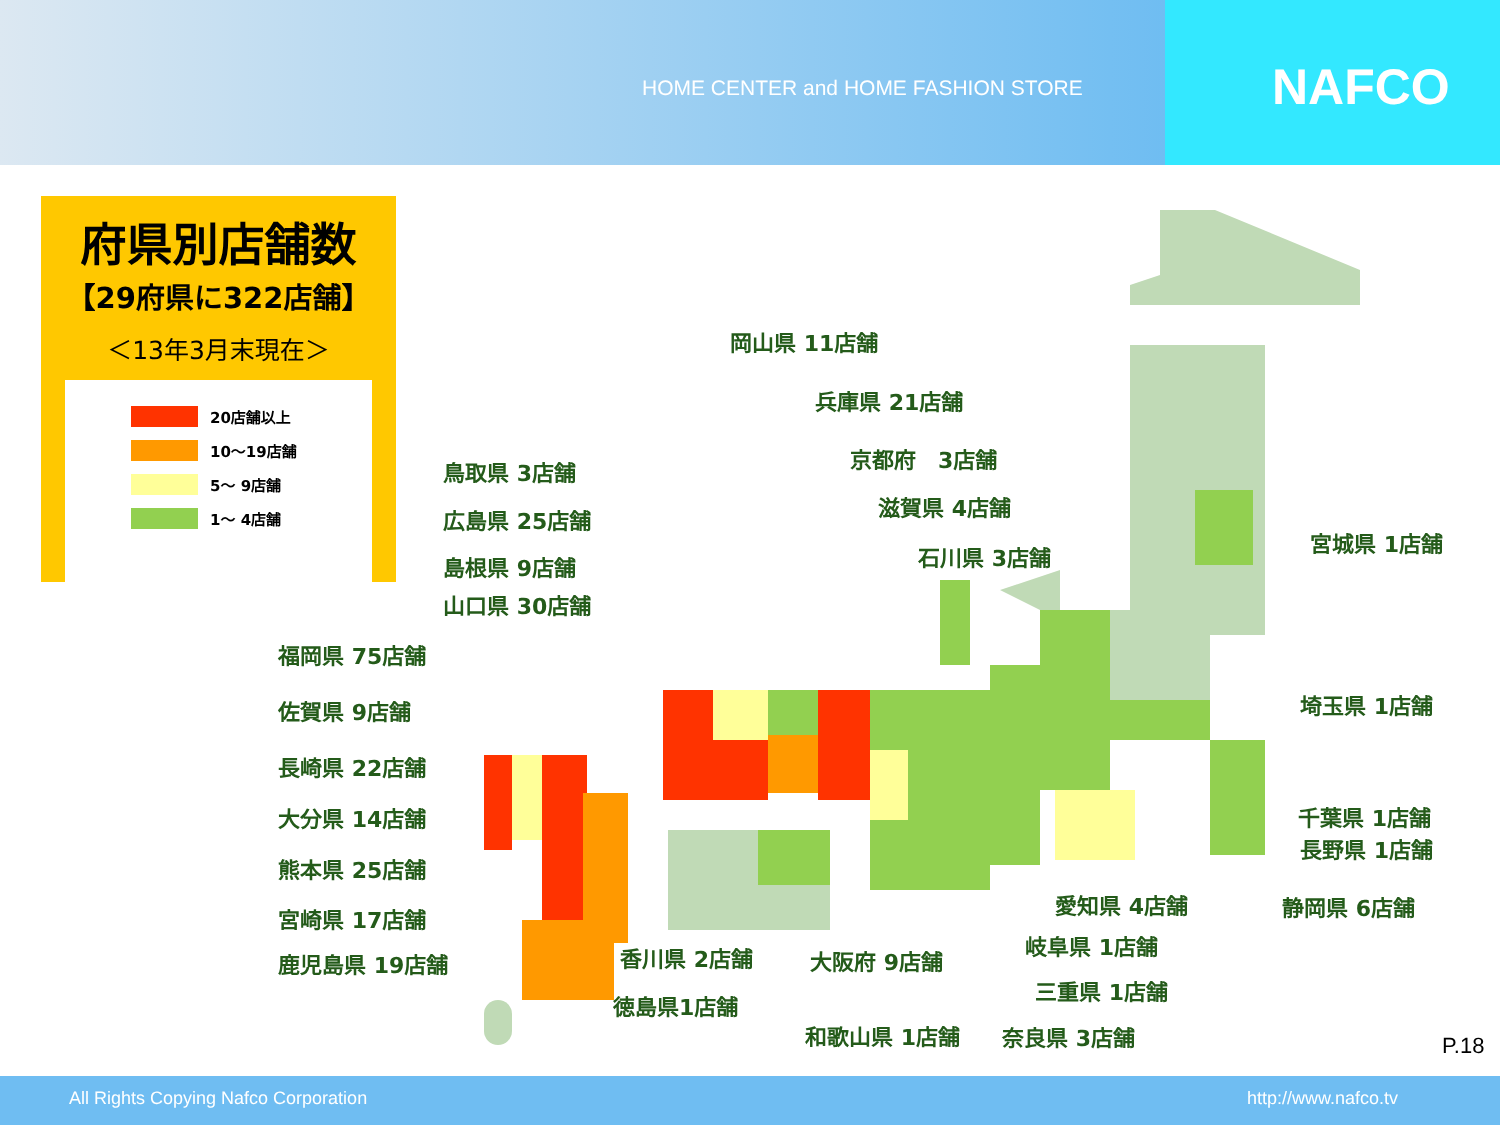HOME CENTER and HOME FASHION STORE
NAFCO
府県別店舗数
【29府県に322店舗】
＜13年3月末現在＞
20店舗以上
10～19店舗
5～ 9店舗
1～ 4店舗
岡山県 11店舗
兵庫県 21店舗
京都府　3店舗
滋賀県 4店舗
石川県 3店舗
鳥取県 3店舗
広島県 25店舗
島根県 9店舗
山口県 30店舗
宮城県 1店舗
福岡県 75店舗
佐賀県 9店舗 埼玉県 1店舗
長崎県 22店舗
大分県 14店舗 千葉県 1店舗
長野県 1店舗
熊本県 25店舗
愛知県 4店舗 静岡県 6店舗
宮崎県 17店舗
岐阜県 1店舗
香川県 2店舗 大阪府 9店舗
鹿児島県 19店舗
三重県 1店舗
徳島県1店舗
和歌山県 1店舗 奈良県 3店舗 P.18
All Rights Copying Nafco Corporation http://www.nafco.tv